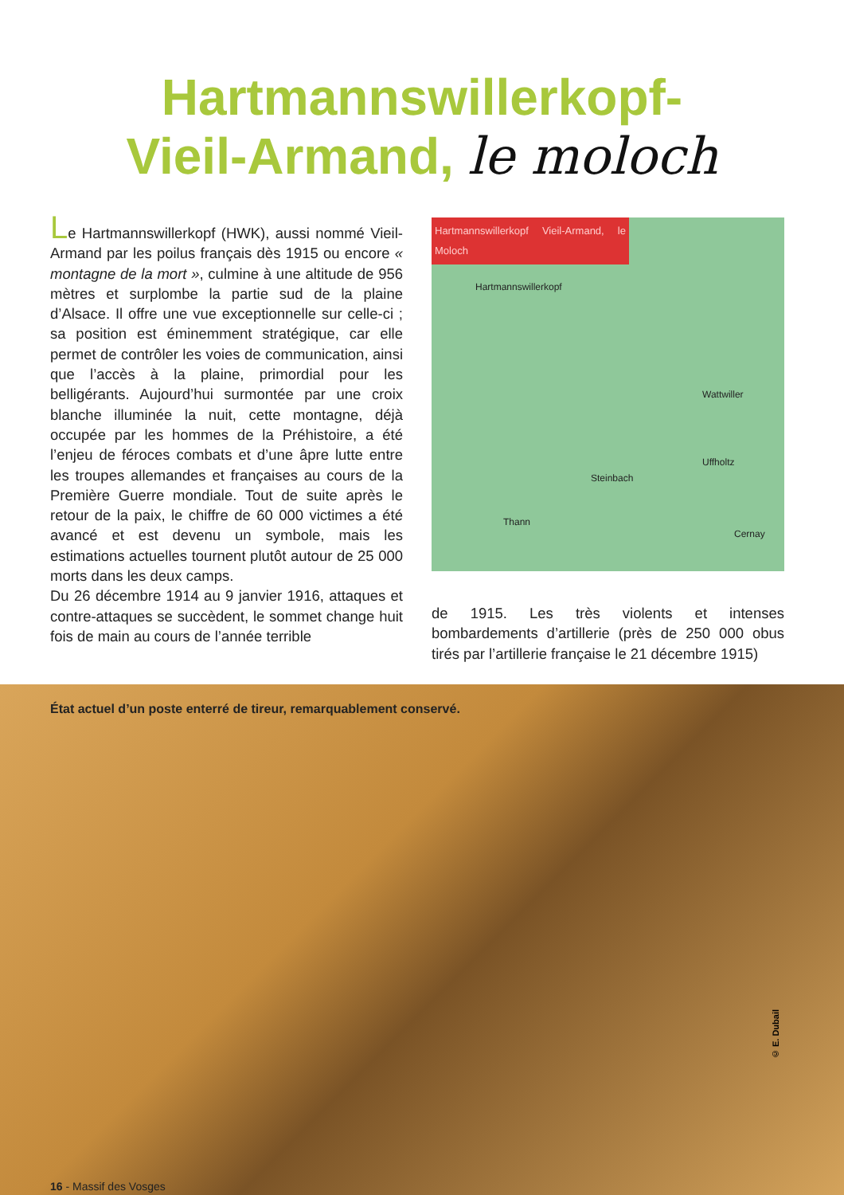Hartmannswillerkopf-
Vieil-Armand, le moloch
Le Hartmannswillerkopf (HWK), aussi nommé Vieil-Armand par les poilus français dès 1915 ou encore « montagne de la mort », culmine à une altitude de 956 mètres et surplombe la partie sud de la plaine d’Alsace. Il offre une vue exceptionnelle sur celle-ci ; sa position est éminemment stratégique, car elle permet de contrôler les voies de communication, ainsi que l’accès à la plaine, primordial pour les belligérants. Aujourd’hui surmontée par une croix blanche illuminée la nuit, cette montagne, déjà occupée par les hommes de la Préhistoire, a été l’enjeu de féroces combats et d’une âpre lutte entre les troupes allemandes et françaises au cours de la Première Guerre mondiale. Tout de suite après le retour de la paix, le chiffre de 60 000 victimes a été avancé et est devenu un symbole, mais les estimations actuelles tournent plutôt autour de 25 000 morts dans les deux camps.
Du 26 décembre 1914 au 9 janvier 1916, attaques et contre-attaques se succèdent, le sommet change huit fois de main au cours de l’année terrible
Hartmannswillerkopf Vieil-Armand, le Moloch
Hartmannswillerkopf
Wattwiller
Uffholtz
Steinbach
Thann
Cernay
de 1915. Les très violents et intenses bombardements d’artillerie (près de 250 000 obus tirés par l’artillerie française le 21 décembre 1915)
État actuel d’un poste enterré de tireur, remarquablement conservé.
© E. Dubail
16 - Massif des Vosges